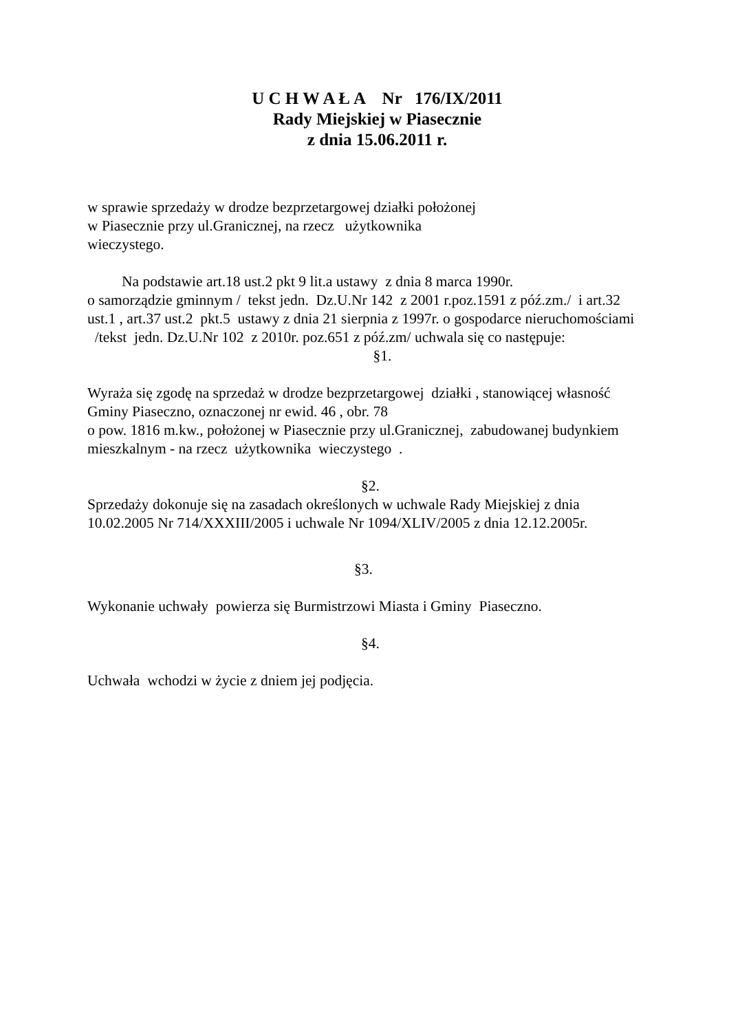U C H W A Ł A Nr 176/IX/2011
Rady Miejskiej w Piasecznie
z dnia 15.06.2011 r.
w sprawie sprzedaży w drodze bezprzetargowej działki położonej
w Piasecznie przy ul.Granicznej, na rzecz użytkownika
wieczystego.
Na podstawie art.18 ust.2 pkt 9 lit.a ustawy z dnia 8 marca 1990r.
o samorządzie gminnym / tekst jedn. Dz.U.Nr 142 z 2001 r.poz.1591 z póź.zm./ i art.32 ust.1 , art.37 ust.2 pkt.5 ustawy z dnia 21 sierpnia z 1997r. o gospodarce nieruchomościami /tekst jedn. Dz.U.Nr 102 z 2010r. poz.651 z póź.zm/ uchwala się co następuje:
§1.
Wyraża się zgodę na sprzedaż w drodze bezprzetargowej działki , stanowiącej własność Gminy Piaseczno, oznaczonej nr ewid. 46 , obr. 78
o pow. 1816 m.kw., położonej w Piasecznie przy ul.Granicznej, zabudowanej budynkiem mieszkalnym - na rzecz użytkownika wieczystego .
§2.
Sprzedaży dokonuje się na zasadach określonych w uchwale Rady Miejskiej z dnia 10.02.2005 Nr 714/XXXIII/2005 i uchwale Nr 1094/XLIV/2005 z dnia 12.12.2005r.
§3.
Wykonanie uchwały powierza się Burmistrzowi Miasta i Gminy Piaseczno.
§4.
Uchwała wchodzi w życie z dniem jej podjęcia.